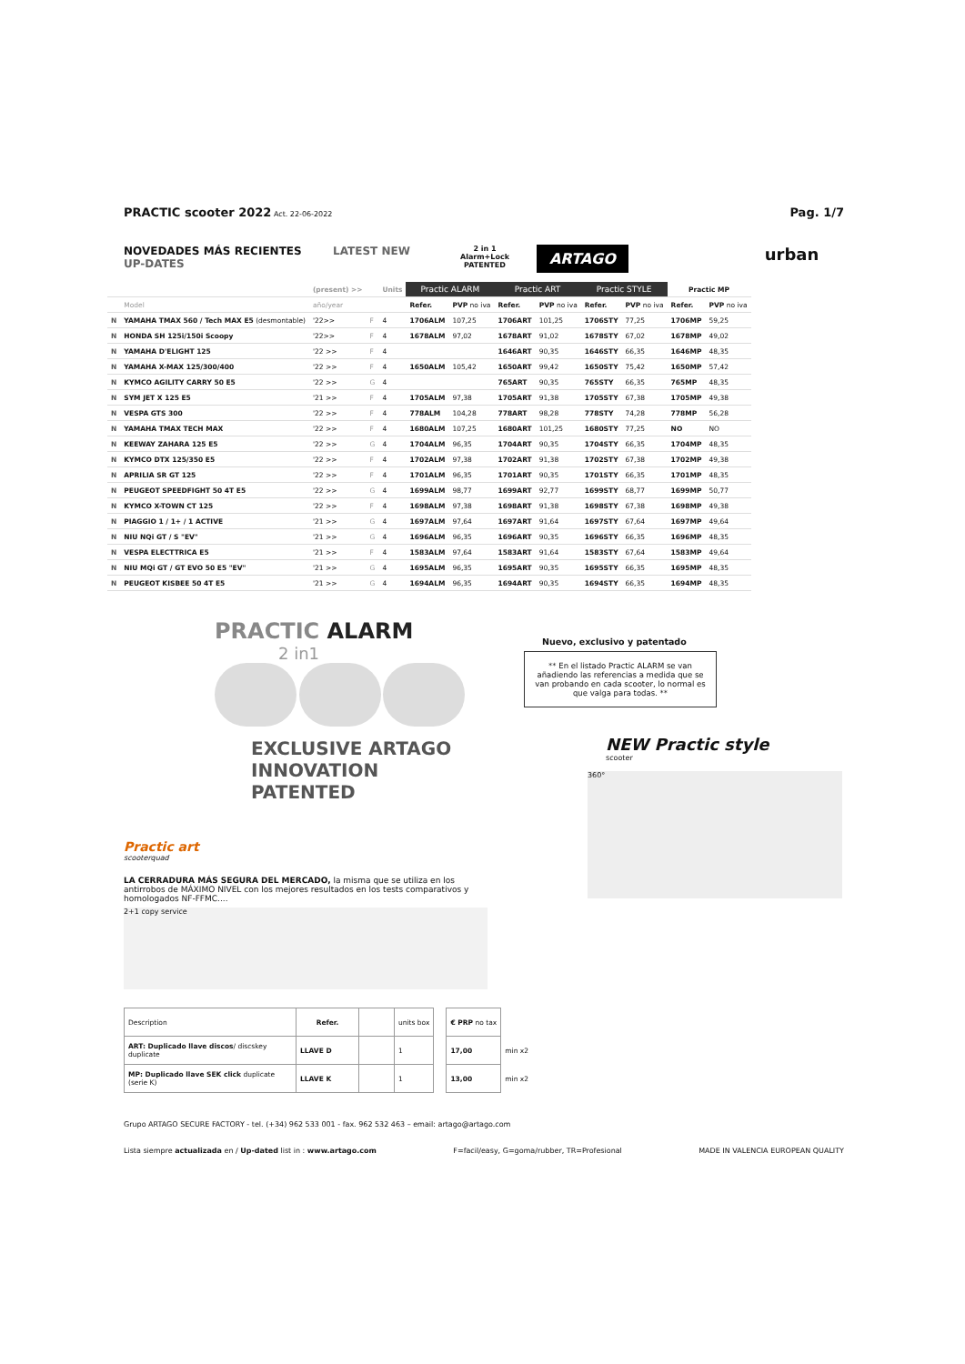PRACTIC scooter 2022 Act. 22-06-2022
Pag. 1/7
NOVEDADES MÁS RECIENTES
UP-DATES
LATEST NEW
2 in 1
Alarm+Lock
PATENTED
ARTAGO
urban
| | | (present) >> | | Units | Practic ALARM | | Practic ART | | Practic STYLE | | Practic MP | |
| --- | --- | --- | --- | --- | --- | --- | --- | --- | --- | --- | --- | --- |
| | Model | año/year | | | Refer. | PVP no iva | Refer. | PVP no iva | Refer. | PVP no iva | Refer. | PVP no iva |
| N | YAMAHA TMAX 560 / Tech MAX E5 (desmontable) | '22>> | F | 4 | 1706ALM | 107,25 | 1706ART | 101,25 | 1706STY | 77,25 | 1706MP | 59,25 |
| N | HONDA SH 125i/150i Scoopy | '22>> | F | 4 | 1678ALM | 97,02 | 1678ART | 91,02 | 1678STY | 67,02 | 1678MP | 49,02 |
| N | YAMAHA D'ELIGHT 125 | '22 >> | F | 4 | | | 1646ART | 90,35 | 1646STY | 66,35 | 1646MP | 48,35 |
| N | YAMAHA X-MAX 125/300/400 | '22 >> | F | 4 | 1650ALM | 105,42 | 1650ART | 99,42 | 1650STY | 75,42 | 1650MP | 57,42 |
| N | KYMCO AGILITY CARRY 50 E5 | '22 >> | G | 4 | | | 765ART | 90,35 | 765STY | 66,35 | 765MP | 48,35 |
| N | SYM JET X 125 E5 | '21 >> | F | 4 | 1705ALM | 97,38 | 1705ART | 91,38 | 1705STY | 67,38 | 1705MP | 49,38 |
| N | VESPA GTS 300 | '22 >> | F | 4 | 778ALM | 104,28 | 778ART | 98,28 | 778STY | 74,28 | 778MP | 56,28 |
| N | YAMAHA TMAX TECH MAX | '22 >> | F | 4 | 1680ALM | 107,25 | 1680ART | 101,25 | 1680STY | 77,25 | NO | NO |
| N | KEEWAY ZAHARA 125 E5 | '22 >> | G | 4 | 1704ALM | 96,35 | 1704ART | 90,35 | 1704STY | 66,35 | 1704MP | 48,35 |
| N | KYMCO DTX 125/350 E5 | '22 >> | F | 4 | 1702ALM | 97,38 | 1702ART | 91,38 | 1702STY | 67,38 | 1702MP | 49,38 |
| N | APRILIA SR GT 125 | '22 >> | F | 4 | 1701ALM | 96,35 | 1701ART | 90,35 | 1701STY | 66,35 | 1701MP | 48,35 |
| N | PEUGEOT SPEEDFIGHT 50 4T E5 | '22 >> | G | 4 | 1699ALM | 98,77 | 1699ART | 92,77 | 1699STY | 68,77 | 1699MP | 50,77 |
| N | KYMCO X-TOWN CT 125 | '22 >> | F | 4 | 1698ALM | 97,38 | 1698ART | 91,38 | 1698STY | 67,38 | 1698MP | 49,38 |
| N | PIAGGIO 1 / 1+ / 1 ACTIVE | '21 >> | G | 4 | 1697ALM | 97,64 | 1697ART | 91,64 | 1697STY | 67,64 | 1697MP | 49,64 |
| N | NIU NQi GT / S "EV" | '21 >> | G | 4 | 1696ALM | 96,35 | 1696ART | 90,35 | 1696STY | 66,35 | 1696MP | 48,35 |
| N | VESPA ELECTTRICA E5 | '21 >> | F | 4 | 1583ALM | 97,64 | 1583ART | 91,64 | 1583STY | 67,64 | 1583MP | 49,64 |
| N | NIU MQi GT / GT EVO 50 E5 "EV" | '21 >> | G | 4 | 1695ALM | 96,35 | 1695ART | 90,35 | 1695STY | 66,35 | 1695MP | 48,35 |
| N | PEUGEOT KISBEE 50 4T E5 | '21 >> | G | 4 | 1694ALM | 96,35 | 1694ART | 90,35 | 1694STY | 66,35 | 1694MP | 48,35 |
PRACTIC ALARM
2 in1
EXCLUSIVE ARTAGO INNOVATION
PATENTED
Practic art
scooterquad
LA CERRADURA MÁS SEGURA DEL MERCADO, la misma que se utiliza en los antirrobos de MÁXIMO NIVEL con los mejores resultados en los tests comparativos y homologados NF-FFMC....
2+1 copy service
Nuevo, exclusivo y patentado
** En el listado Practic ALARM se van añadiendo las referencias a medida que se van probando en cada scooter, lo normal es que valga para todas. **
NEW Practic style
scooter
360°
| Description | Refer. | | units box | | € PRP no tax | |
| ART: Duplicado llave discos / discskey duplicate | LLAVE D | | 1 | | 17,00 | min x2 |
| MP: Duplicado llave SEK click duplicate (serie K) | LLAVE K | | 1 | | 13,00 | min x2 |
Grupo ARTAGO SECURE FACTORY - tel. (+34) 962 533 001 - fax. 962 532 463 – email: artago@artago.com
Lista siempre actualizada en / Up-dated list in : www.artago.com F=facil/easy, G=goma/rubber, TR=Profesional MADE IN VALENCIA EUROPEAN QUALITY